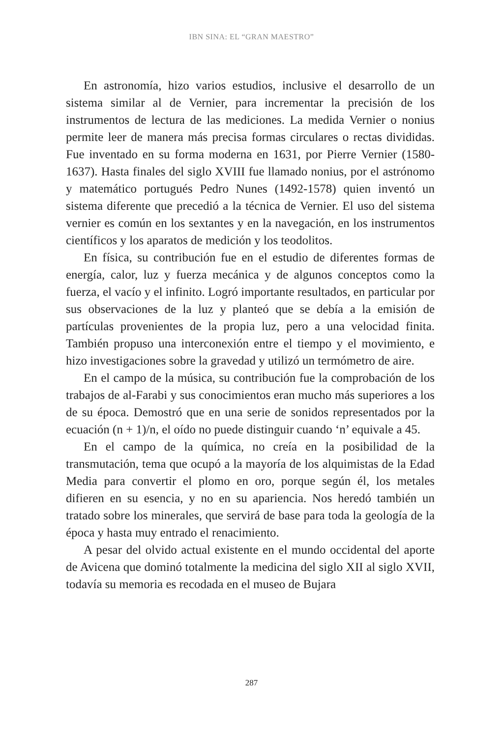IBN SINA: EL “GRAN MAESTRO”
En astronomía, hizo varios estudios, inclusive el desarrollo de un sistema similar al de Vernier, para incrementar la precisión de los instrumentos de lectura de las mediciones. La medida Vernier o nonius permite leer de manera más precisa formas circulares o rectas divididas. Fue inventado en su forma moderna en 1631, por Pierre Vernier (1580-1637). Hasta finales del siglo XVIII fue llamado nonius, por el astrónomo y matemático portugués Pedro Nunes (1492-1578) quien inventó un sistema diferente que precedió a la técnica de Vernier. El uso del sistema vernier es común en los sextantes y en la navegación, en los instrumentos científicos y los aparatos de medición y los teodolitos.
En física, su contribución fue en el estudio de diferentes formas de energía, calor, luz y fuerza mecánica y de algunos conceptos como la fuerza, el vacío y el infinito. Logró importante resultados, en particular por sus observaciones de la luz y planteó que se debía a la emisión de partículas provenientes de la propia luz, pero a una velocidad finita. También propuso una interconexión entre el tiempo y el movimiento, e hizo investigaciones sobre la gravedad y utilizó un termómetro de aire.
En el campo de la música, su contribución fue la comprobación de los trabajos de al-Farabi y sus conocimientos eran mucho más superiores a los de su época. Demostró que en una serie de sonidos representados por la ecuación (n + 1)/n, el oído no puede distinguir cuando ‘n’ equivale a 45.
En el campo de la química, no creía en la posibilidad de la transmutación, tema que ocupó a la mayoría de los alquimistas de la Edad Media para convertir el plomo en oro, porque según él, los metales difieren en su esencia, y no en su apariencia. Nos heredó también un tratado sobre los minerales, que servirá de base para toda la geología de la época y hasta muy entrado el renacimiento.
A pesar del olvido actual existente en el mundo occidental del aporte de Avicena que dominó totalmente la medicina del siglo XII al siglo XVII, todavía su memoria es recodada en el museo de Bujara
287